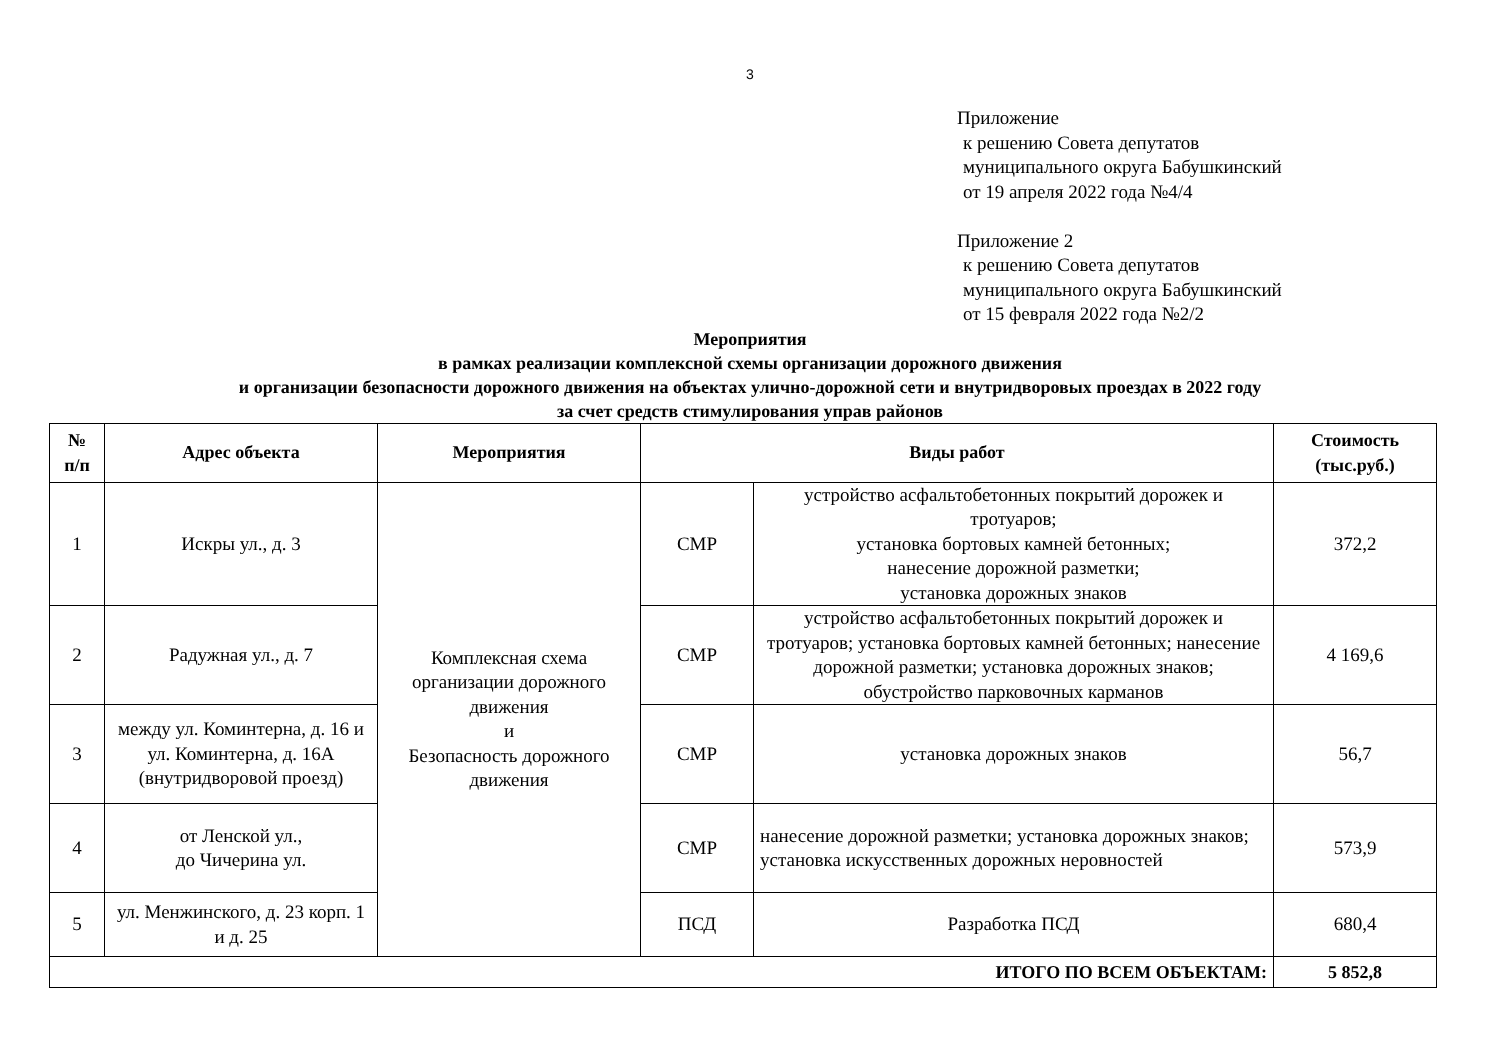3
Приложение
к решению Совета депутатов
муниципального округа Бабушкинский
от 19 апреля 2022 года №4/4
Приложение 2
к решению Совета депутатов
муниципального округа Бабушкинский
от 15 февраля 2022 года №2/2
Мероприятия
в рамках реализации комплексной схемы организации дорожного движения
и организации безопасности дорожного движения на объектах улично-дорожной сети и внутридворовых проездах в 2022 году
за счет средств стимулирования управ районов
| № п/п | Адрес объекта | Мероприятия | Виды работ | | Стоимость (тыс.руб.) |
| --- | --- | --- | --- | --- | --- |
| 1 | Искры ул., д. 3 | Комплексная схема организации дорожного движения и Безопасность дорожного движения | СМР | устройство асфальтобетонных покрытий дорожек и тротуаров; установка бортовых камней бетонных; нанесение дорожной разметки; установка дорожных знаков | 372,2 |
| 2 | Радужная ул., д. 7 | | СМР | устройство асфальтобетонных покрытий дорожек и тротуаров; установка бортовых камней бетонных; нанесение дорожной разметки; установка дорожных знаков; обустройство парковочных карманов | 4 169,6 |
| 3 | между ул. Коминтерна, д. 16 и ул. Коминтерна, д. 16А (внутридворовой проезд) | | СМР | установка дорожных знаков | 56,7 |
| 4 | от Ленской ул., до Чичерина ул. | | СМР | нанесение дорожной разметки; установка дорожных знаков; установка искусственных дорожных неровностей | 573,9 |
| 5 | ул. Менжинского, д. 23 корп. 1 и д. 25 | | ПСД | Разработка ПСД | 680,4 |
| ИТОГО ПО ВСЕМ ОБЪЕКТАМ: | | | | | 5 852,8 |